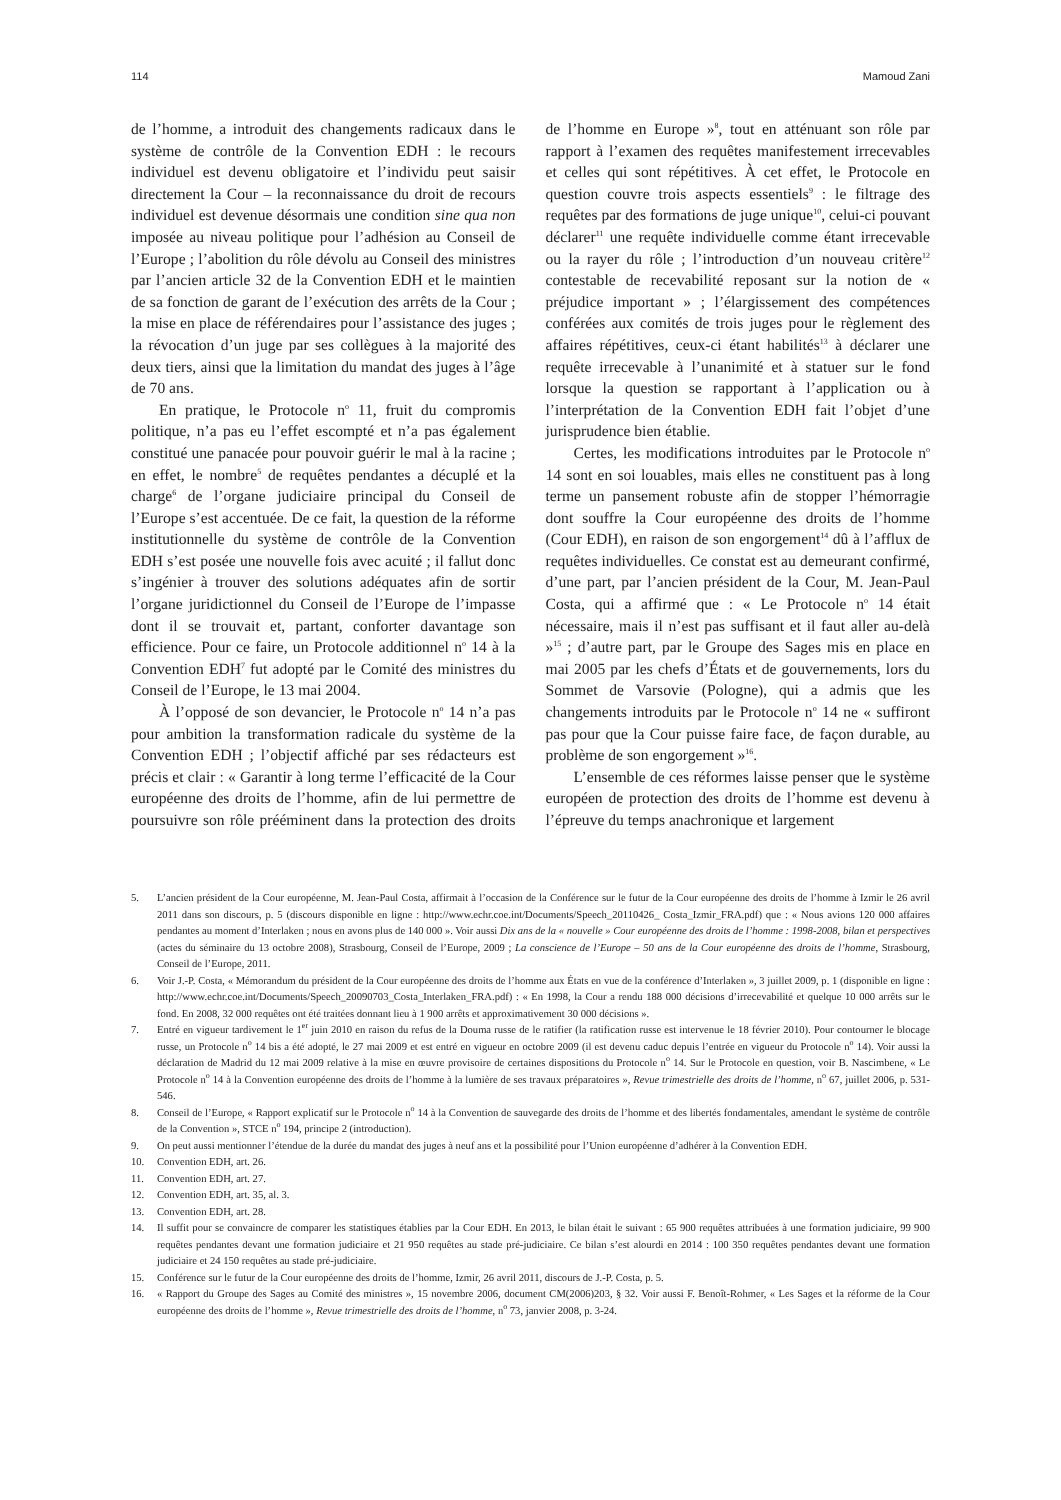114 Mamoud Zani
de l’homme, a introduit des changements radicaux dans le système de contrôle de la Convention EDH : le recours individuel est devenu obligatoire et l’individu peut saisir directement la Cour – la reconnaissance du droit de recours individuel est devenue désormais une condition sine qua non imposée au niveau politique pour l’adhésion au Conseil de l’Europe ; l’abolition du rôle dévolu au Conseil des ministres par l’ancien article 32 de la Convention EDH et le maintien de sa fonction de garant de l’exécution des arrêts de la Cour ; la mise en place de référendaires pour l’assistance des juges ; la révocation d’un juge par ses collègues à la majorité des deux tiers, ainsi que la limitation du mandat des juges à l’âge de 70 ans.
En pratique, le Protocole n<sup>o</sup> 11, fruit du compromis politique, n’a pas eu l’effet escompté et n’a pas également constitué une panacée pour pouvoir guérir le mal à la racine ; en effet, le nombre<sup>5</sup> de requêtes pendantes a décuplé et la charge<sup>6</sup> de l’organe judiciaire principal du Conseil de l’Europe s’est accentuée. De ce fait, la question de la réforme institutionnelle du système de contrôle de la Convention EDH s’est posée une nouvelle fois avec acuité ; il fallut donc s’ingénier à trouver des solutions adéquates afin de sortir l’organe juridictionnel du Conseil de l’Europe de l’impasse dont il se trouvait et, partant, conforter davantage son efficience. Pour ce faire, un Protocole additionnel n<sup>o</sup> 14 à la Convention EDH<sup>7</sup> fut adopté par le Comité des ministres du Conseil de l’Europe, le 13 mai 2004.
À l’opposé de son devancier, le Protocole n<sup>o</sup> 14 n’a pas pour ambition la transformation radicale du système de la Convention EDH ; l’objectif affiché par ses rédacteurs est précis et clair : « Garantir à long terme l’efficacité de la Cour européenne des droits de l’homme, afin de lui permettre de poursuivre son rôle prééminent dans la protection des droits de l’homme en Europe »<sup>8</sup>, tout en atténuant son rôle par rapport à l’examen des requêtes manifestement irrecevables et celles qui sont répétitives. À cet effet, le Protocole en question couvre trois aspects essentiels<sup>9</sup> : le filtrage des requêtes par des formations de juge unique<sup>10</sup>, celui-ci pouvant déclarer<sup>11</sup> une requête individuelle comme étant irrecevable ou la rayer du rôle ; l’introduction d’un nouveau critère<sup>12</sup> contestable de recevabilité reposant sur la notion de « préjudice important » ; l’élargissement des compétences conférées aux comités de trois juges pour le règlement des affaires répétitives, ceux-ci étant habilités<sup>13</sup> à déclarer une requête irrecevable à l’unanimité et à statuer sur le fond lorsque la question se rapportant à l’application ou à l’interprétation de la Convention EDH fait l’objet d’une jurisprudence bien établie.
Certes, les modifications introduites par le Protocole n<sup>o</sup> 14 sont en soi louables, mais elles ne constituent pas à long terme un pansement robuste afin de stopper l’hémorragie dont souffre la Cour européenne des droits de l’homme (Cour EDH), en raison de son engorgement<sup>14</sup> dû à l’afflux de requêtes individuelles. Ce constat est au demeurant confirmé, d’une part, par l’ancien président de la Cour, M. Jean-Paul Costa, qui a affirmé que : « Le Protocole n<sup>o</sup> 14 était nécessaire, mais il n’est pas suffisant et il faut aller au-delà »<sup>15</sup> ; d’autre part, par le Groupe des Sages mis en place en mai 2005 par les chefs d’États et de gouvernements, lors du Sommet de Varsovie (Pologne), qui a admis que les changements introduits par le Protocole n<sup>o</sup> 14 ne « suffiront pas pour que la Cour puisse faire face, de façon durable, au problème de son engorgement »<sup>16</sup>.
L’ensemble de ces réformes laisse penser que le système européen de protection des droits de l’homme est devenu à l’épreuve du temps anachronique et largement
5. L’ancien président de la Cour européenne, M. Jean-Paul Costa, affirmait à l’occasion de la Conférence sur le futur de la Cour européenne des droits de l’homme à Izmir le 26 avril 2011 dans son discours, p. 5 (discours disponible en ligne : http://www.echr.coe.int/Documents/Speech_20110426_ Costa_Izmir_FRA.pdf) que : « Nous avions 120 000 affaires pendantes au moment d’Interlaken ; nous en avons plus de 140 000 ». Voir aussi Dix ans de la « nouvelle » Cour européenne des droits de l’homme : 1998-2008, bilan et perspectives (actes du séminaire du 13 octobre 2008), Strasbourg, Conseil de l’Europe, 2009 ; La conscience de l’Europe – 50 ans de la Cour européenne des droits de l’homme, Strasbourg, Conseil de l’Europe, 2011.
6. Voir J.-P. Costa, « Mémorandum du président de la Cour européenne des droits de l’homme aux États en vue de la conférence d’Interlaken », 3 juillet 2009, p. 1 (disponible en ligne : http://www.echr.coe.int/Documents/Speech_20090703_Costa_Interlaken_FRA.pdf) : « En 1998, la Cour a rendu 188 000 décisions d’irrecevabilité et quelque 10 000 arrêts sur le fond. En 2008, 32 000 requêtes ont été traitées donnant lieu à 1 900 arrêts et approximativement 30 000 décisions ».
7. Entré en vigueur tardivement le 1<sup>er</sup> juin 2010 en raison du refus de la Douma russe de le ratifier (la ratification russe est intervenue le 18 février 2010). Pour contourner le blocage russe, un Protocole n<sup>o</sup> 14 bis a été adopté, le 27 mai 2009 et est entré en vigueur en octobre 2009 (il est devenu caduc depuis l’entrée en vigueur du Protocole n<sup>o</sup> 14). Voir aussi la déclaration de Madrid du 12 mai 2009 relative à la mise en œuvre provisoire de certaines dispositions du Protocole n<sup>o</sup> 14. Sur le Protocole en question, voir B. Nascimbene, « Le Protocole n<sup>o</sup> 14 à la Convention européenne des droits de l’homme à la lumière de ses travaux préparatoires », Revue trimestrielle des droits de l’homme, n<sup>o</sup> 67, juillet 2006, p. 531-546.
8. Conseil de l’Europe, « Rapport explicatif sur le Protocole n<sup>o</sup> 14 à la Convention de sauvegarde des droits de l’homme et des libertés fondamentales, amendant le système de contrôle de la Convention », STCE n<sup>o</sup> 194, principe 2 (introduction).
9. On peut aussi mentionner l’étendue de la durée du mandat des juges à neuf ans et la possibilité pour l’Union européenne d’adhérer à la Convention EDH.
10. Convention EDH, art. 26.
11. Convention EDH, art. 27.
12. Convention EDH, art. 35, al. 3.
13. Convention EDH, art. 28.
14. Il suffit pour se convaincre de comparer les statistiques établies par la Cour EDH. En 2013, le bilan était le suivant : 65 900 requêtes attribuées à une formation judiciaire, 99 900 requêtes pendantes devant une formation judiciaire et 21 950 requêtes au stade pré-judiciaire. Ce bilan s’est alourdi en 2014 : 100 350 requêtes pendantes devant une formation judiciaire et 24 150 requêtes au stade pré-judiciaire.
15. Conférence sur le futur de la Cour européenne des droits de l’homme, Izmir, 26 avril 2011, discours de J.-P. Costa, p. 5.
16. « Rapport du Groupe des Sages au Comité des ministres », 15 novembre 2006, document CM(2006)203, § 32. Voir aussi F. Benoît-Rohmer, « Les Sages et la réforme de la Cour européenne des droits de l’homme », Revue trimestrielle des droits de l’homme, n<sup>o</sup> 73, janvier 2008, p. 3-24.